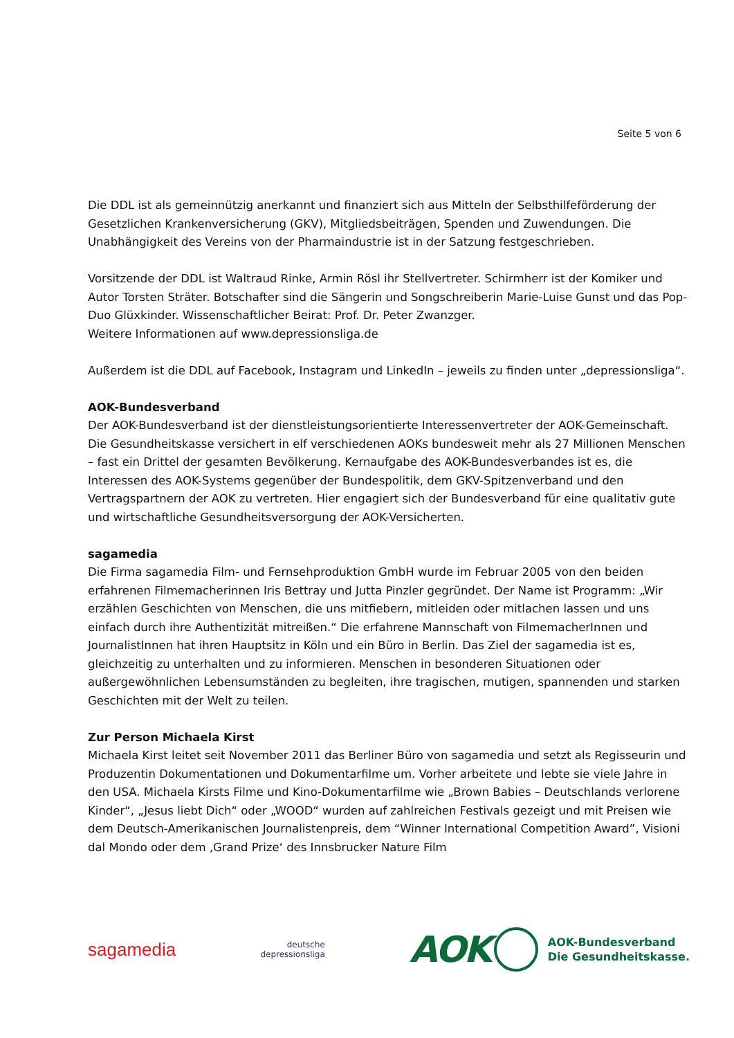Seite 5 von 6
Die DDL ist als gemeinnützig anerkannt und finanziert sich aus Mitteln der Selbsthilfeförderung der Gesetzlichen Krankenversicherung (GKV), Mitgliedsbeiträgen, Spenden und Zuwendungen. Die Unabhängigkeit des Vereins von der Pharmaindustrie ist in der Satzung festgeschrieben.
Vorsitzende der DDL ist Waltraud Rinke, Armin Rösl ihr Stellvertreter. Schirmherr ist der Komiker und Autor Torsten Sträter. Botschafter sind die Sängerin und Songschreiberin Marie-Luise Gunst und das Pop-Duo Glüxkinder. Wissenschaftlicher Beirat: Prof. Dr. Peter Zwanzger.
Weitere Informationen auf www.depressionsliga.de
Außerdem ist die DDL auf Facebook, Instagram und LinkedIn – jeweils zu finden unter „depressionsliga“.
AOK-Bundesverband
Der AOK-Bundesverband ist der dienstleistungsorientierte Interessenvertreter der AOK-Gemeinschaft. Die Gesundheitskasse versichert in elf verschiedenen AOKs bundesweit mehr als 27 Millionen Menschen – fast ein Drittel der gesamten Bevölkerung. Kernaufgabe des AOK-Bundesverbandes ist es, die Interessen des AOK-Systems gegenüber der Bundespolitik, dem GKV-Spitzenverband und den Vertragspartnern der AOK zu vertreten. Hier engagiert sich der Bundesverband für eine qualitativ gute und wirtschaftliche Gesundheitsversorgung der AOK-Versicherten.
sagamedia
Die Firma sagamedia Film- und Fernsehproduktion GmbH wurde im Februar 2005 von den beiden erfahrenen Filmemacherinnen Iris Bettray und Jutta Pinzler gegründet. Der Name ist Programm: „Wir erzählen Geschichten von Menschen, die uns mitfiebern, mitleiden oder mitlachen lassen und uns einfach durch ihre Authentizität mitreißen.“ Die erfahrene Mannschaft von FilmemacherInnen und JournalistInnen hat ihren Hauptsitz in Köln und ein Büro in Berlin. Das Ziel der sagamedia ist es, gleichzeitig zu unterhalten und zu informieren. Menschen in besonderen Situationen oder außergewöhnlichen Lebensumständen zu begleiten, ihre tragischen, mutigen, spannenden und starken Geschichten mit der Welt zu teilen.
Zur Person Michaela Kirst
Michaela Kirst leitet seit November 2011 das Berliner Büro von sagamedia und setzt als Regisseurin und Produzentin Dokumentationen und Dokumentarfilme um. Vorher arbeitete und lebte sie viele Jahre in den USA. Michaela Kirsts Filme und Kino-Dokumentarfilme wie „Brown Babies – Deutschlands verlorene Kinder“, „Jesus liebt Dich“ oder „WOOD“ wurden auf zahlreichen Festivals gezeigt und mit Preisen wie dem Deutsch-Amerikanischen Journalistenpreis, dem “Winner International Competition Award”, Visioni dal Mondo oder dem ‚Grand Prize‘ des Innsbrucker Nature Film
sagamedia
deutsche
depressionsliga
AOK AOK-Bundesverband
Die Gesundheitskasse.